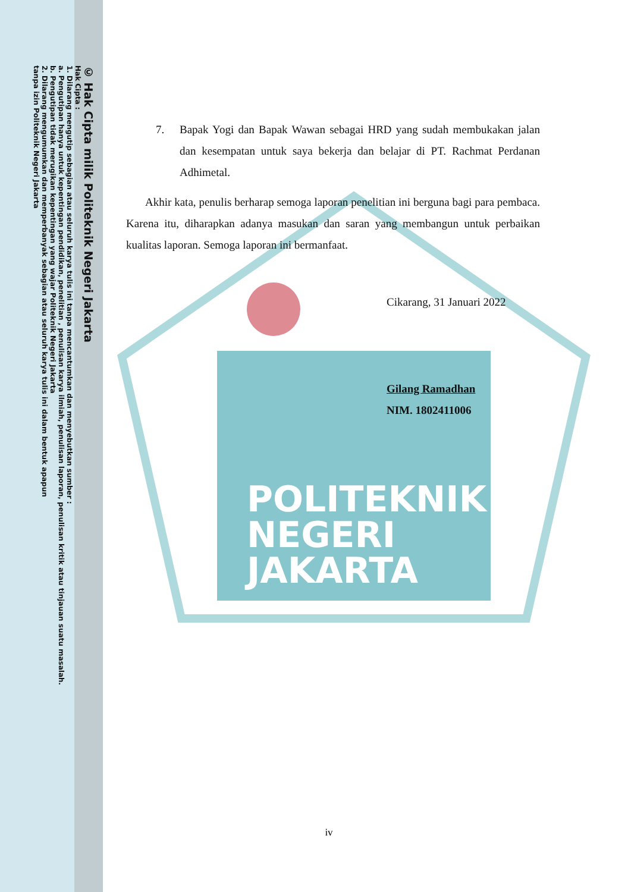© Hak Cipta milik Politeknik Negeri Jakarta
Hak Cipta :
1. Dilarang mengutip sebagian atau seluruh karya tulis ini tanpa mencantumkan dan menyebutkan sumber :
a. Pengutipan hanya untuk kepentingan pendidikan, penelitian , penulisan karya ilmiah, penulisan laporan, penulisan kritik atau tinjauan suatu masalah.
b. Pengutipan tidak merugikan kepentingan yang wajar Politeknik Negeri Jakarta
2. Dilarang mengumumkan dan memperbanyak sebagian atau seluruh karya tulis ini dalam bentuk apapun
tanpa izin Politeknik Negeri Jakarta
POLITEKNIK
NEGERI
JAKARTA
7. Bapak Yogi dan Bapak Wawan sebagai HRD yang sudah membukakan jalan dan kesempatan untuk saya bekerja dan belajar di PT. Rachmat Perdanan Adhimetal.
Akhir kata, penulis berharap semoga laporan penelitian ini berguna bagi para pembaca. Karena itu, diharapkan adanya masukan dan saran yang membangun untuk perbaikan kualitas laporan. Semoga laporan ini bermanfaat.
Cikarang, 31 Januari 2022
Gilang Ramadhan
NIM. 1802411006
iv